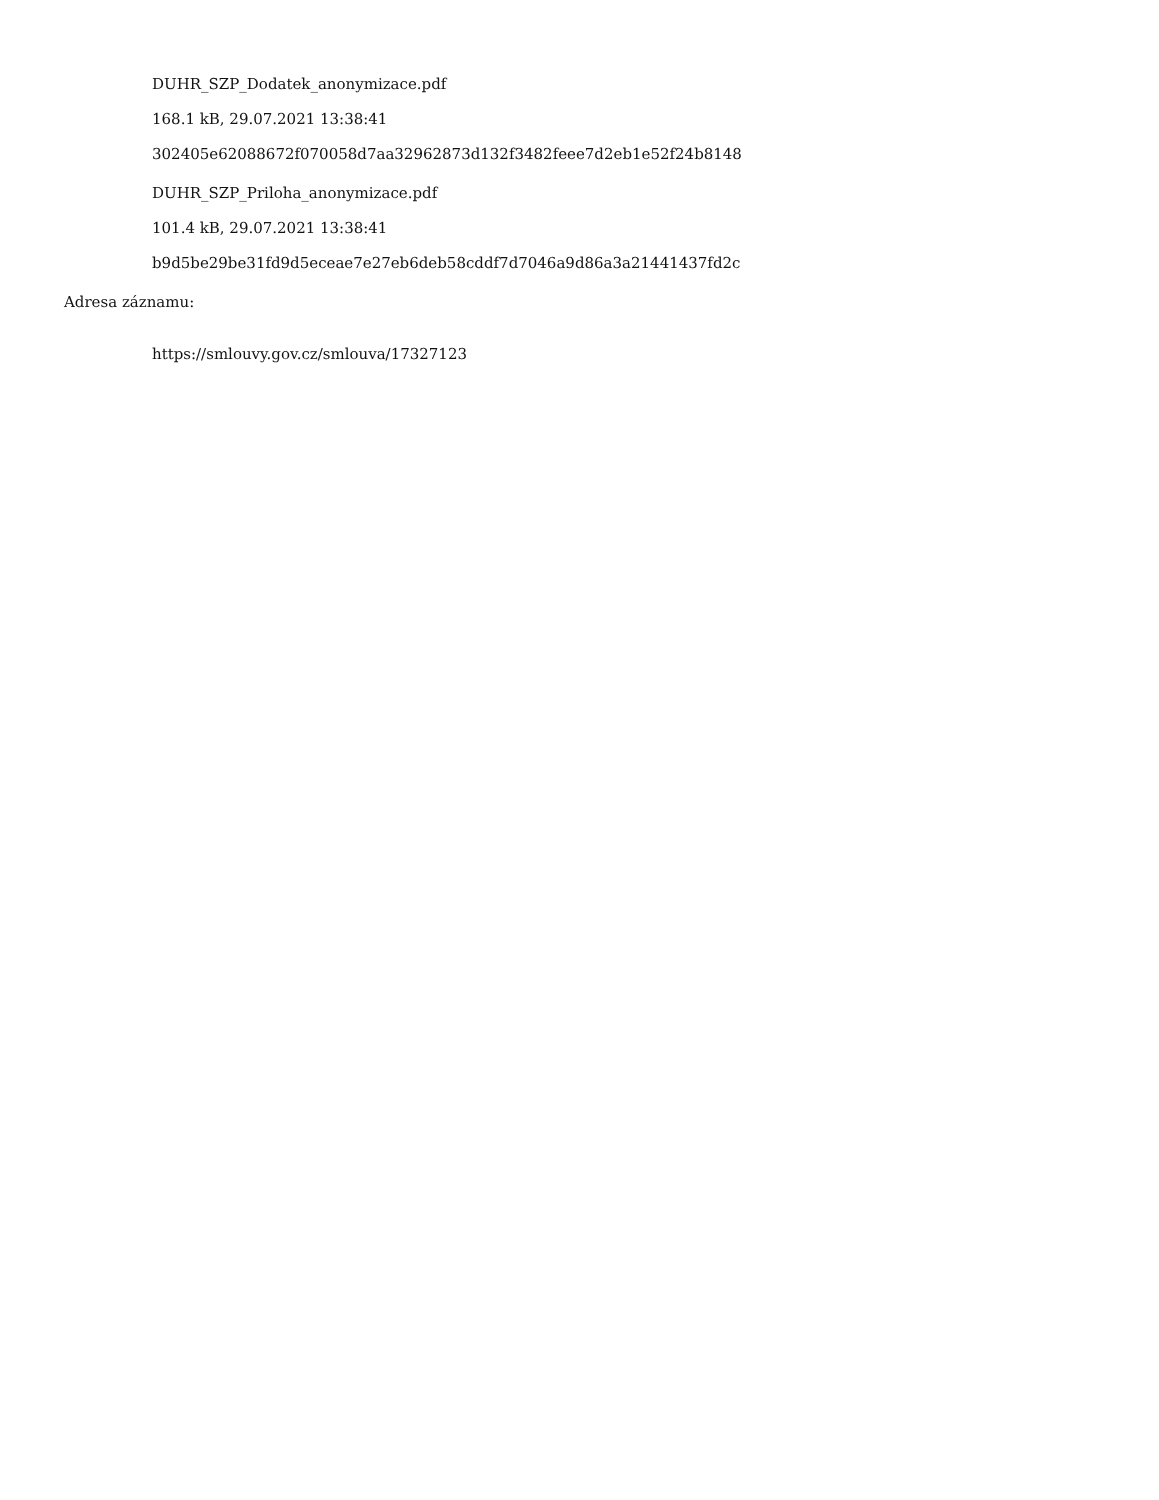DUHR_SZP_Dodatek_anonymizace.pdf
168.1 kB, 29.07.2021 13:38:41
302405e62088672f070058d7aa32962873d132f3482feee7d2eb1e52f24b8148
DUHR_SZP_Priloha_anonymizace.pdf
101.4 kB, 29.07.2021 13:38:41
b9d5be29be31fd9d5eceae7e27eb6deb58cddf7d7046a9d86a3a21441437fd2c
Adresa záznamu:
https://smlouvy.gov.cz/smlouva/17327123